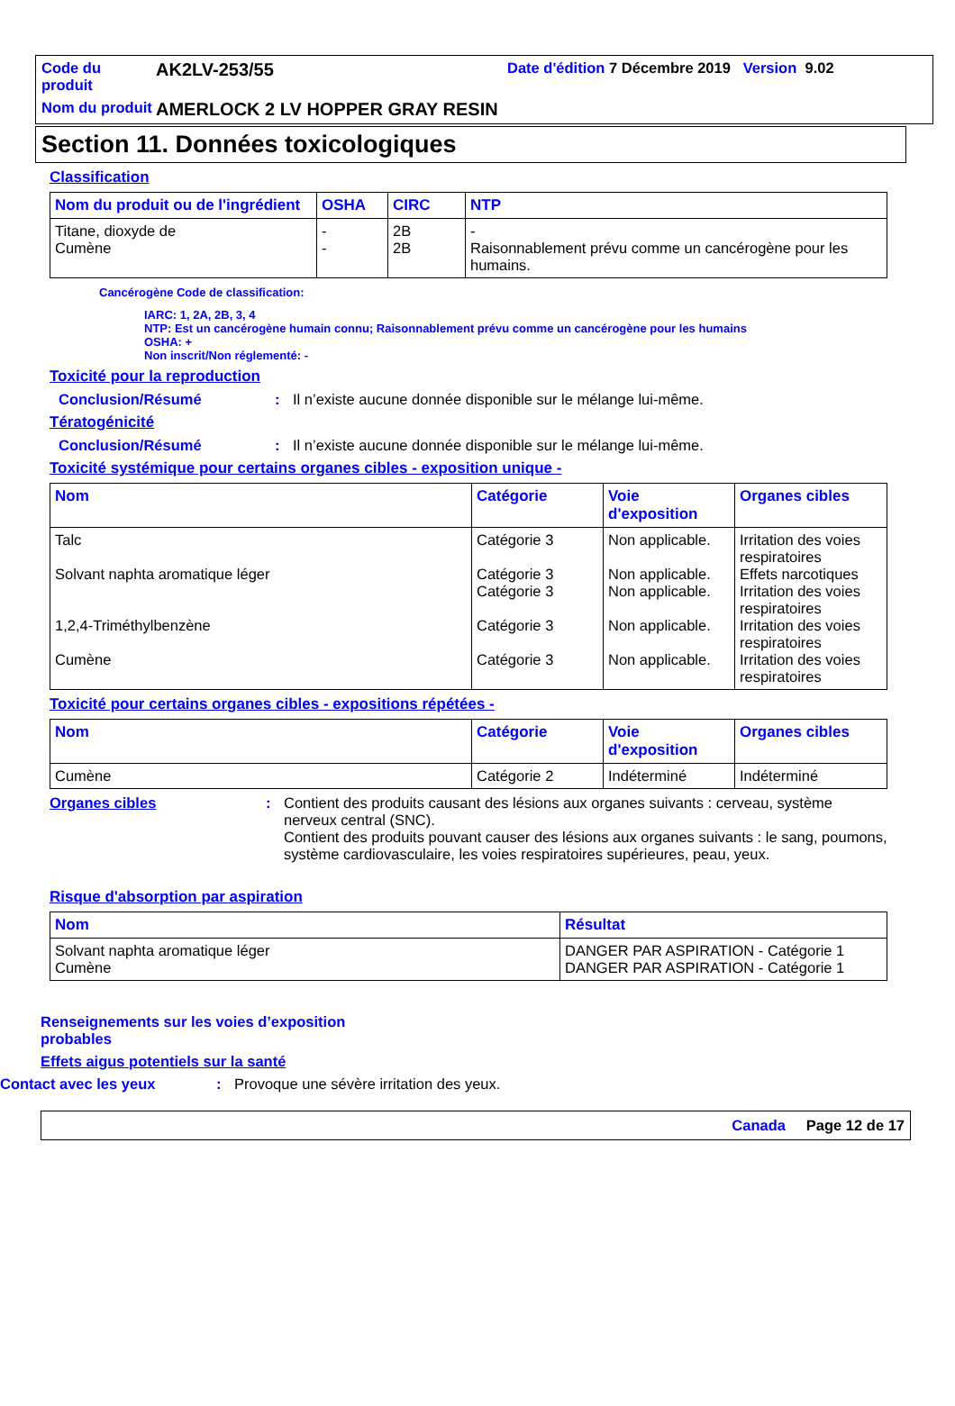Code du produit
AK2LV-253/55
Date d'édition 7 Décembre 2019 Version 9.02
Nom du produit
AMERLOCK 2 LV HOPPER GRAY RESIN
Section 11. Données toxicologiques
Classification
| Nom du produit ou de l'ingrédient | OSHA | CIRC | NTP |
| --- | --- | --- | --- |
| Titane, dioxyde de Cumène | - - | 2B 2B | - Raisonnablement prévu comme un cancérogène pour les humains. |
Cancérogène Code de classification:
IARC: 1, 2A, 2B, 3, 4
NTP: Est un cancérogène humain connu; Raisonnablement prévu comme un cancérogène pour les humains
OSHA: +
Non inscrit/Non réglementé: -
Toxicité pour la reproduction
Conclusion/Résumé: Il n’existe aucune donnée disponible sur le mélange lui-même.
Tératogénicité
Conclusion/Résumé: Il n’existe aucune donnée disponible sur le mélange lui-même.
Toxicité systémique pour certains organes cibles - exposition unique -
| Nom | Catégorie | Voie d'exposition | Organes cibles |
| --- | --- | --- | --- |
| Talc Solvant naphta aromatique léger 1,2,4-Triméthylbenzène Cumène | Catégorie 3 Catégorie 3 Catégorie 3 Catégorie 3 Catégorie 3 | Non applicable. Non applicable. Non applicable. Non applicable. Non applicable. | Irritation des voies respiratoires Effets narcotiques Irritation des voies respiratoires Irritation des voies respiratoires Irritation des voies respiratoires |
Toxicité pour certains organes cibles - expositions répétées -
| Nom | Catégorie | Voie d'exposition | Organes cibles |
| --- | --- | --- | --- |
| Cumène | Catégorie 2 | Indéterminé | Indéterminé |
Organes cibles: Contient des produits causant des lésions aux organes suivants : cerveau, système nerveux central (SNC).
Contient des produits pouvant causer des lésions aux organes suivants : le sang, poumons, système cardiovasculaire, les voies respiratoires supérieures, peau, yeux.
Risque d'absorption par aspiration
| Nom | Résultat |
| --- | --- |
| Solvant naphta aromatique léger Cumène | DANGER PAR ASPIRATION - Catégorie 1 DANGER PAR ASPIRATION - Catégorie 1 |
Renseignements sur les voies d’exposition probables
Effets aigus potentiels sur la santé
Contact avec les yeux: Provoque une sévère irritation des yeux.
Canada Page 12 de 17